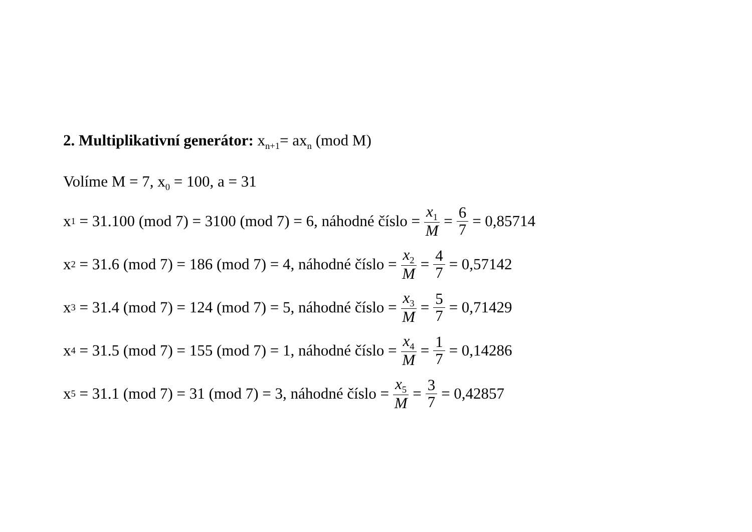2. Multiplikativní generátor: x<sub>n+1</sub>= ax<sub>n</sub> (mod M)
Volíme M = 7, x<sub>0</sub> = 100, a = 31
x<sub>1</sub> = 31.100 (mod 7) = 3100 (mod 7) = 6, náhodné číslo = x<sub>1</sub> M = 6 7 = 0,85714
x<sub>2</sub> = 31.6 (mod 7) = 186 (mod 7) = 4, náhodné číslo = x<sub>2</sub> M = 4 7 = 0,57142
x<sub>3</sub> = 31.4 (mod 7) = 124 (mod 7) = 5, náhodné číslo = x<sub>3</sub> M = 5 7 = 0,71429
x<sub>4</sub> = 31.5 (mod 7) = 155 (mod 7) = 1, náhodné číslo = x<sub>4</sub> M = 1 7 = 0,14286
x<sub>5</sub> = 31.1 (mod 7) = 31 (mod 7) = 3, náhodné číslo = x<sub>5</sub> M = 3 7 = 0,42857